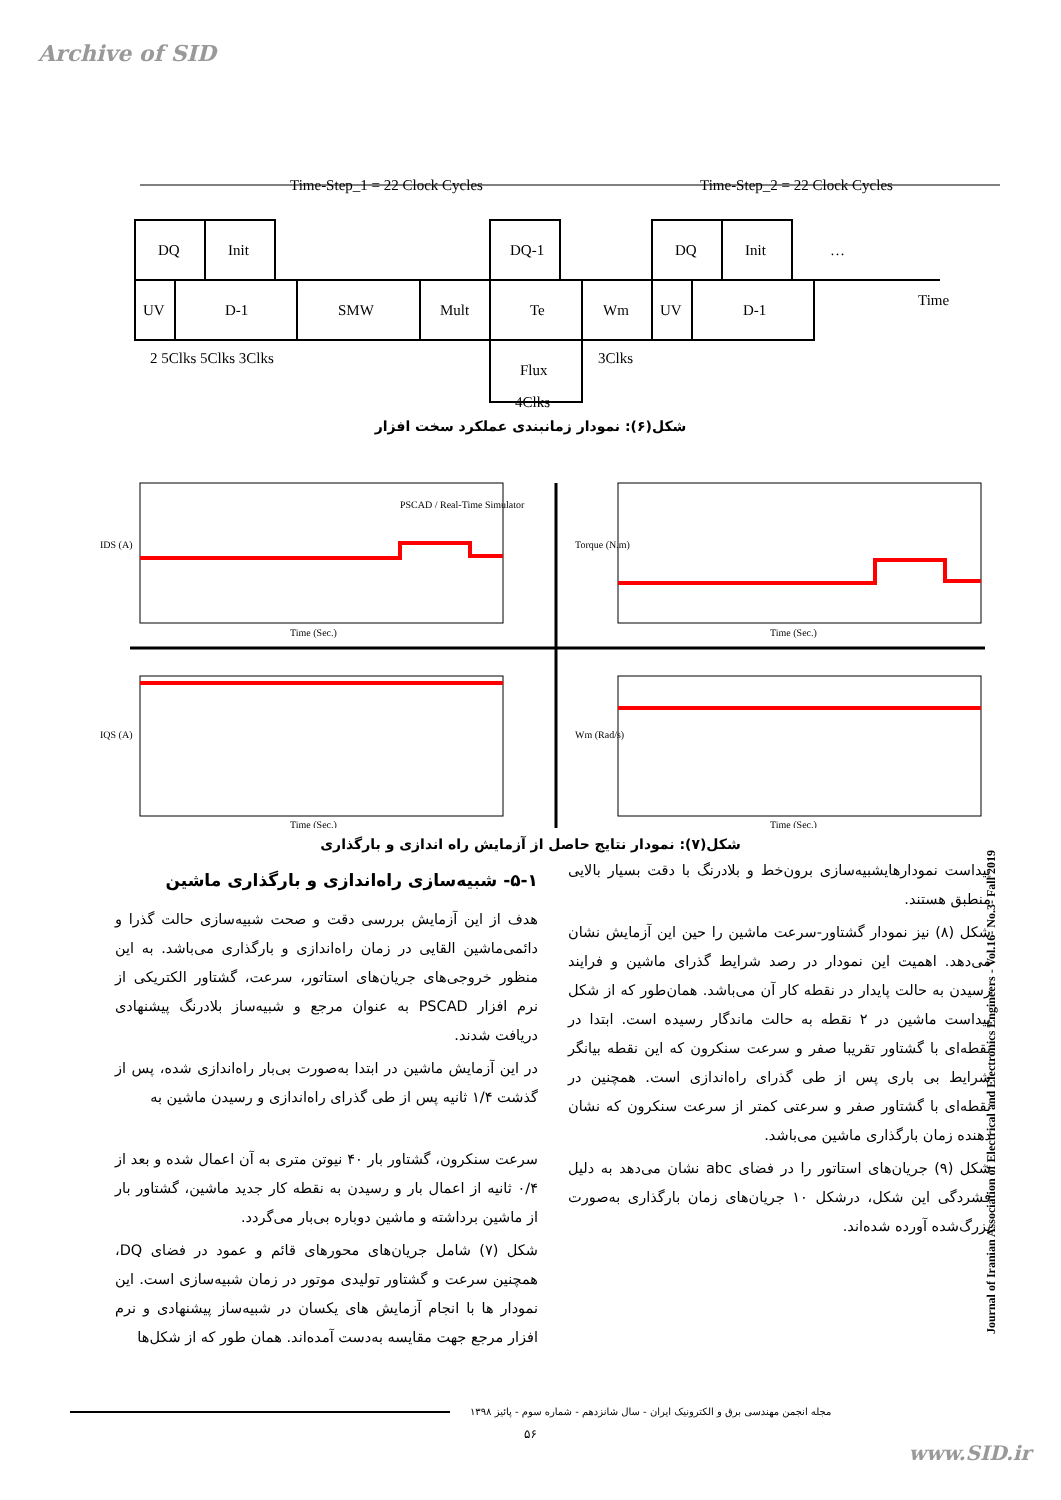Archive of SID
Time-Step_1 = 22 Clock Cycles
Time-Step_2 = 22 Clock Cycles
DQ
Init
DQ-1
DQ
Init
…
UV
D-1
SMW
Mult
Te
Wm
UV
D-1
Time
2 5Clks 5Clks 3Clks
3Clks
Flux
4Clks
شکل(۶): نمودار زمانبندی عملکرد سخت افزار
PSCAD / Real-Time Simulator
Time (Sec.)
Time (Sec.)
Time (Sec.)
Time (Sec.)
IDS (A)
Torque (N.m)
IQS (A)
Wm (Rad/s)
شکل(۷): نمودار نتایج حاصل از آزمایش راه اندازی و بارگذاری
۵-۱- شبیه‌سازی راه‌اندازی و بارگذاری ماشین
هدف از این آزمایش بررسی دقت و صحت شبیه‌سازی حالت گذرا و دائمی‌ماشین القایی در زمان راه‌اندازی و بارگذاری می‌باشد. به این منظور خروجی‌های جریان‌های استاتور، سرعت، گشتاور الکتریکی از نرم افزار PSCAD به عنوان مرجع و شبیه‌ساز بلادرنگ پیشنهادی دریافت شدند.
در این آزمایش ماشین در ابتدا به‌صورت بی‌بار راه‌اندازی شده، پس از گذشت ۱/۴ ثانیه پس از طی گذرای راه‌اندازی و رسیدن ماشین به
سرعت سنکرون، گشتاور بار ۴۰ نیوتن متری به آن اعمال شده و بعد از ۰/۴ ثانیه از اعمال بار و رسیدن به نقطه کار جدید ماشین، گشتاور بار از ماشین برداشته و ماشین دوباره بی‌بار می‌گردد.
شکل (۷) شامل جریان‌های محورهای قائم و عمود در فضای DQ، همچنین سرعت و گشتاور تولیدی موتور در زمان شبیه‌سازی است. این نمودار ها با انجام آزمایش های یکسان در شبیه‌ساز پیشنهادی و نرم افزار مرجع جهت مقایسه به‌دست آمده‌اند. همان طور که از شکل‌ها
پیداست نمودارهایشبیه‌سازی برون‌خط و بلادرنگ با دقت بسیار بالایی منطبق هستند.
شکل (۸) نیز نمودار گشتاور-سرعت ماشین را حین این آزمایش نشان می‌دهد. اهمیت این نمودار در رصد شرایط گذرای ماشین و فرایند رسیدن به حالت پایدار در نقطه کار آن می‌باشد. همان‌طور که از شکل پیداست ماشین در ۲ نقطه به حالت ماندگار رسیده است. ابتدا در نقطه‌ای با گشتاور تقریبا صفر و سرعت سنکرون که این نقطه بیانگر شرایط بی باری پس از طی گذرای راه‌اندازی است. همچنین در نقطه‌ای با گشتاور صفر و سرعتی کمتر از سرعت سنکرون که نشان دهنده زمان بارگذاری ماشین می‌باشد.
شکل (۹) جریان‌های استاتور را در فضای abc نشان می‌دهد به دلیل فشردگی این شکل، درشکل ۱۰ جریان‌های زمان بارگذاری به‌صورت بزرگ‌شده آورده شده‌اند.
Journal of Iranian Association of Electrical and Electronics Engineers - Vol.16- No.3- Fall 2019
مجله انجمن مهندسی برق و الکترونیک ایران - سال شانزدهم - شماره سوم - پائیز ۱۳۹۸
۵۶
www.SID.ir